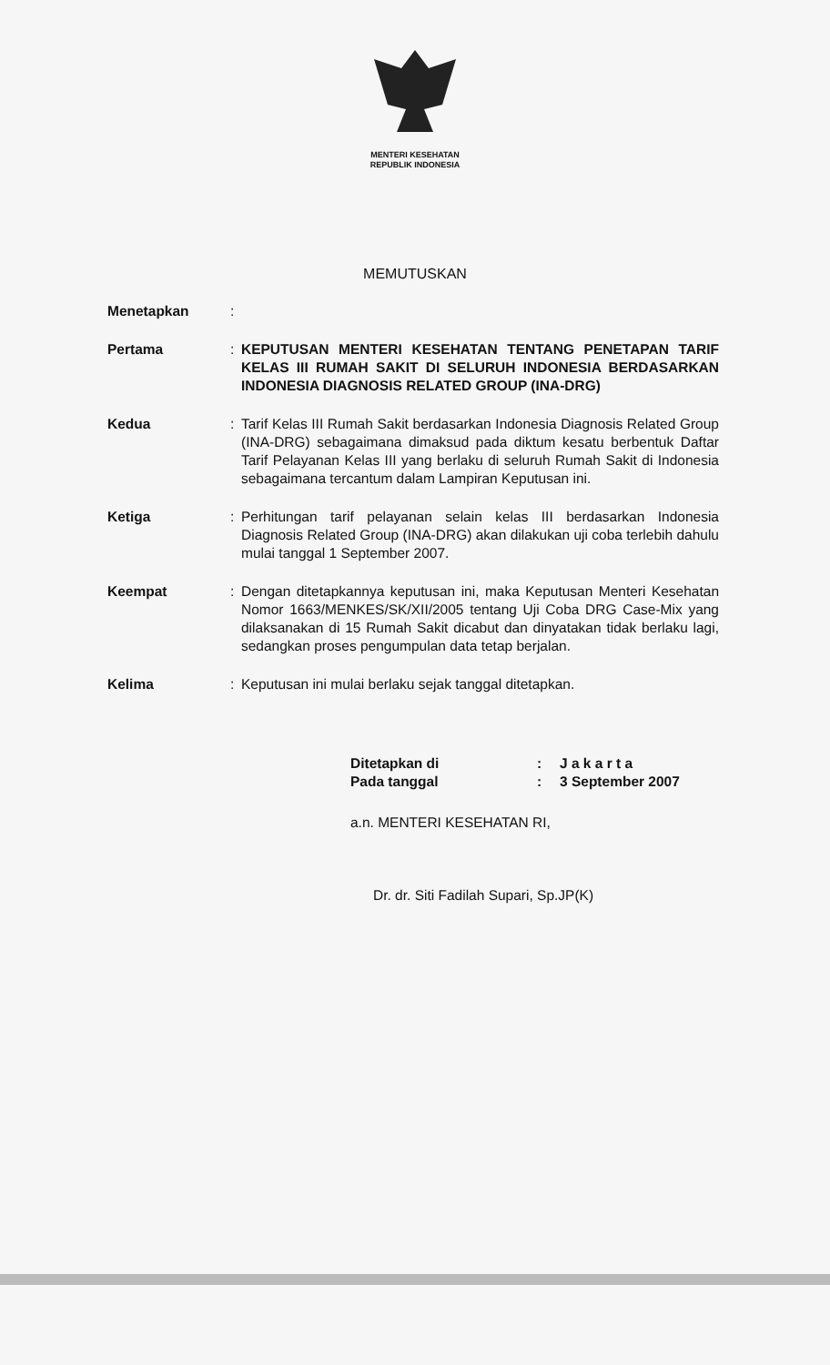MENTERI KESEHATAN
REPUBLIK INDONESIA
MEMUTUSKAN
| Menetapkan | : | |
| Pertama | : | KEPUTUSAN MENTERI KESEHATAN TENTANG PENETAPAN TARIF KELAS III RUMAH SAKIT DI SELURUH INDONESIA BERDASARKAN INDONESIA DIAGNOSIS RELATED GROUP (INA-DRG) |
| Kedua | : | Tarif Kelas III Rumah Sakit berdasarkan Indonesia Diagnosis Related Group (INA-DRG) sebagaimana dimaksud pada diktum kesatu berbentuk Daftar Tarif Pelayanan Kelas III yang berlaku di seluruh Rumah Sakit di Indonesia sebagaimana tercantum dalam Lampiran Keputusan ini. |
| Ketiga | : | Perhitungan tarif pelayanan selain kelas III berdasarkan Indonesia Diagnosis Related Group (INA-DRG) akan dilakukan uji coba terlebih dahulu mulai tanggal 1 September 2007. |
| Keempat | : | Dengan ditetapkannya keputusan ini, maka Keputusan Menteri Kesehatan Nomor 1663/MENKES/SK/XII/2005 tentang Uji Coba DRG Case-Mix yang dilaksanakan di 15 Rumah Sakit dicabut dan dinyatakan tidak berlaku lagi, sedangkan proses pengumpulan data tetap berjalan. |
| Kelima | : | Keputusan ini mulai berlaku sejak tanggal ditetapkan. |
| Ditetapkan di | : | J a k a r t a |
| Pada tanggal | : | 3 September 2007 |
a.n. MENTERI KESEHATAN RI,
Dr. dr. Siti Fadilah Supari, Sp.JP(K)